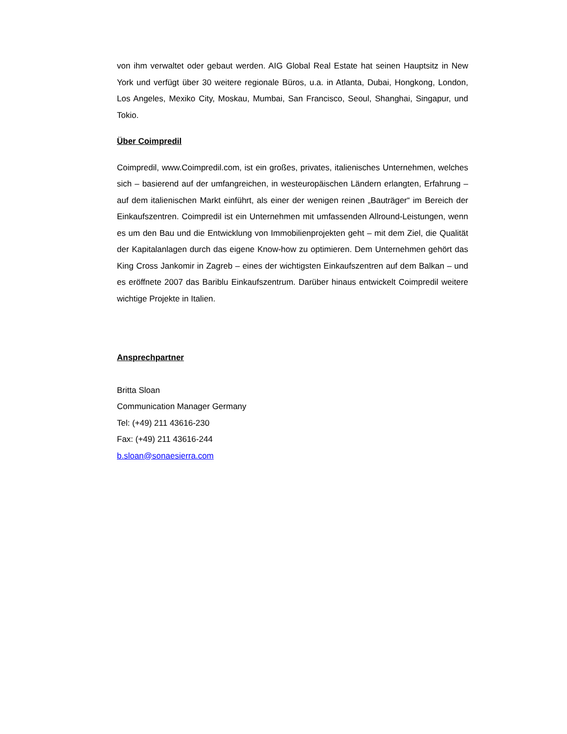von ihm verwaltet oder gebaut werden. AIG Global Real Estate hat seinen Hauptsitz in New York und verfügt über 30 weitere regionale Büros, u.a. in Atlanta, Dubai, Hongkong, London, Los Angeles, Mexiko City, Moskau, Mumbai, San Francisco, Seoul, Shanghai, Singapur, und Tokio.
Über Coimpredil
Coimpredil, www.Coimpredil.com, ist ein großes, privates, italienisches Unternehmen, welches sich – basierend auf der umfangreichen, in westeuropäischen Ländern erlangten, Erfahrung – auf dem italienischen Markt einführt, als einer der wenigen reinen „Bauträger“ im Bereich der Einkaufszentren. Coimpredil ist ein Unternehmen mit umfassenden Allround-Leistungen, wenn es um den Bau und die Entwicklung von Immobilienprojekten geht – mit dem Ziel, die Qualität der Kapitalanlagen durch das eigene Know-how zu optimieren. Dem Unternehmen gehört das King Cross Jankomir in Zagreb – eines der wichtigsten Einkaufszentren auf dem Balkan – und es eröffnete 2007 das Bariblu Einkaufszentrum. Darüber hinaus entwickelt Coimpredil weitere wichtige Projekte in Italien.
Ansprechpartner
Britta Sloan
Communication Manager Germany
Tel: (+49) 211 43616-230
Fax: (+49) 211 43616-244
b.sloan@sonaesierra.com